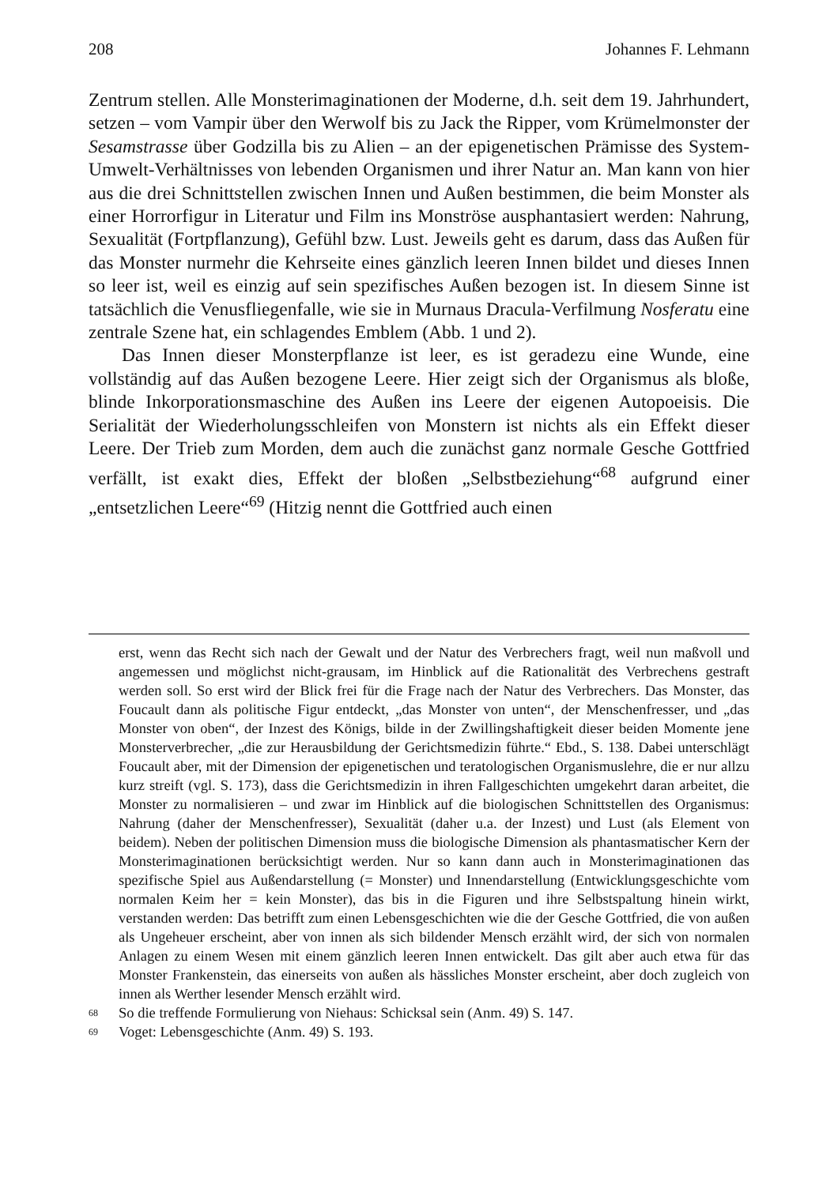208 Johannes F. Lehmann
Zentrum stellen. Alle Monsterimaginationen der Moderne, d.h. seit dem 19. Jahrhundert, setzen – vom Vampir über den Werwolf bis zu Jack the Ripper, vom Krümelmonster der Sesamstrasse über Godzilla bis zu Alien – an der epigenetischen Prämisse des System-Umwelt-Verhältnisses von lebenden Organismen und ihrer Natur an. Man kann von hier aus die drei Schnittstellen zwischen Innen und Außen bestimmen, die beim Monster als einer Horrorfigur in Literatur und Film ins Monströse ausphantasiert werden: Nahrung, Sexualität (Fortpflanzung), Gefühl bzw. Lust. Jeweils geht es darum, dass das Außen für das Monster nurmehr die Kehrseite eines gänzlich leeren Innen bildet und dieses Innen so leer ist, weil es einzig auf sein spezifisches Außen bezogen ist. In diesem Sinne ist tatsächlich die Venusfliegenfalle, wie sie in Murnaus Dracula-Verfilmung Nosferatu eine zentrale Szene hat, ein schlagendes Emblem (Abb. 1 und 2).
Das Innen dieser Monsterpflanze ist leer, es ist geradezu eine Wunde, eine vollständig auf das Außen bezogene Leere. Hier zeigt sich der Organismus als bloße, blinde Inkorporationsmaschine des Außen ins Leere der eigenen Autopoeisis. Die Serialität der Wiederholungsschleifen von Monstern ist nichts als ein Effekt dieser Leere. Der Trieb zum Morden, dem auch die zunächst ganz normale Gesche Gottfried verfällt, ist exakt dies, Effekt der bloßen „Selbstbeziehung“<sup>68</sup> aufgrund einer „entsetzlichen Leere“<sup>69</sup> (Hitzig nennt die Gottfried auch einen
erst, wenn das Recht sich nach der Gewalt und der Natur des Verbrechers fragt, weil nun maßvoll und angemessen und möglichst nicht-grausam, im Hinblick auf die Rationalität des Verbrechens gestraft werden soll. So erst wird der Blick frei für die Frage nach der Natur des Verbrechers. Das Monster, das Foucault dann als politische Figur entdeckt, „das Monster von unten“, der Menschenfresser, und „das Monster von oben“, der Inzest des Königs, bilde in der Zwillingshaftigkeit dieser beiden Momente jene Monsterverbrecher, „die zur Herausbildung der Gerichtsmedizin führte.“ Ebd., S. 138. Dabei unterschlägt Foucault aber, mit der Dimension der epigenetischen und teratologischen Organismuslehre, die er nur allzu kurz streift (vgl. S. 173), dass die Gerichtsmedizin in ihren Fallgeschichten umgekehrt daran arbeitet, die Monster zu normalisieren – und zwar im Hinblick auf die biologischen Schnittstellen des Organismus: Nahrung (daher der Menschenfresser), Sexualität (daher u.a. der Inzest) und Lust (als Element von beidem). Neben der politischen Dimension muss die biologische Dimension als phantasmatischer Kern der Monsterimaginationen berücksichtigt werden. Nur so kann dann auch in Monsterimaginationen das spezifische Spiel aus Außendarstellung (= Monster) und Innendarstellung (Entwicklungsgeschichte vom normalen Keim her = kein Monster), das bis in die Figuren und ihre Selbstspaltung hinein wirkt, verstanden werden: Das betrifft zum einen Lebensgeschichten wie die der Gesche Gottfried, die von außen als Ungeheuer erscheint, aber von innen als sich bildender Mensch erzählt wird, der sich von normalen Anlagen zu einem Wesen mit einem gänzlich leeren Innen entwickelt. Das gilt aber auch etwa für das Monster Frankenstein, das einerseits von außen als hässliches Monster erscheint, aber doch zugleich von innen als Werther lesender Mensch erzählt wird.
<sup>68</sup> So die treffende Formulierung von Niehaus: Schicksal sein (Anm. 49) S. 147.
<sup>69</sup> Voget: Lebensgeschichte (Anm. 49) S. 193.